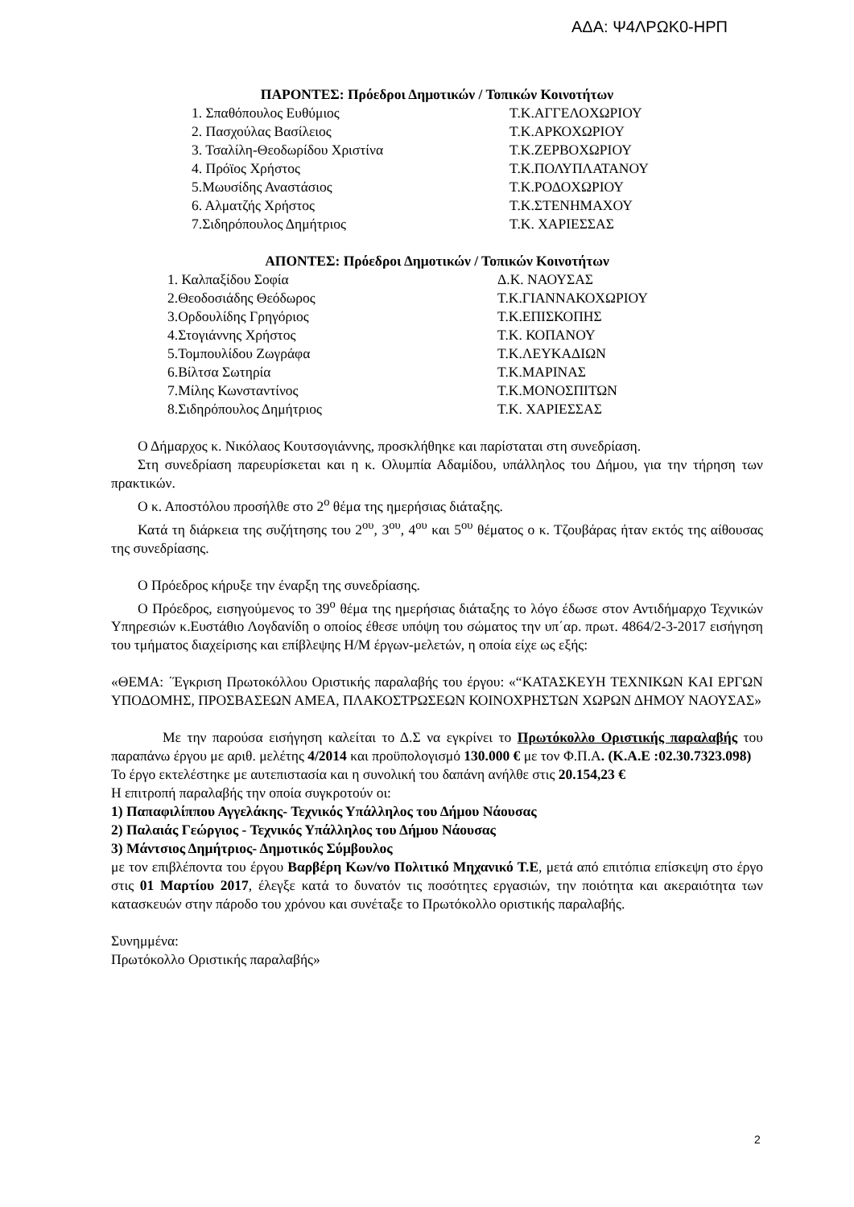ΑΔΑ: Ψ4ΛΡΩΚ0-ΗΡΠ
ΠΑΡΟΝΤΕΣ: Πρόεδροι Δημοτικών / Τοπικών Κοινοτήτων
1. Σπαθόπουλος Ευθύμιος Τ.Κ.ΑΓΓΕΛΟΧΩΡΙΟΥ
2. Πασχούλας Βασίλειος Τ.Κ.ΑΡΚΟΧΩΡΙΟΥ
3. Τσαλίλη-Θεοδωρίδου Χριστίνα Τ.Κ.ΖΕΡΒΟΧΩΡΙΟΥ
4. Πρόϊος Χρήστος Τ.Κ.ΠΟΛΥΠΛΑΤΑΝΟΥ
5.Μωυσίδης Αναστάσιος Τ.Κ.ΡΟΔΟΧΩΡΙΟΥ
6. Αλματζής Χρήστος Τ.Κ.ΣΤΕΝΗΜΑΧΟΥ
7.Σιδηρόπουλος Δημήτριος Τ.Κ. ΧΑΡΙΕΣΣΑΣ
ΑΠΟΝΤΕΣ: Πρόεδροι Δημοτικών / Τοπικών Κοινοτήτων
1. Καλπαξίδου Σοφία Δ.Κ. ΝΑΟΥΣΑΣ
2.Θεοδοσιάδης Θεόδωρος Τ.Κ.ΓΙΑΝΝΑΚΟΧΩΡΙΟΥ
3.Ορδουλίδης Γρηγόριος Τ.Κ.ΕΠΙΣΚΟΠΗΣ
4.Στογιάννης Χρήστος Τ.Κ. ΚΟΠΑΝΟΥ
5.Τομπουλίδου Ζωγράφα Τ.Κ.ΛΕΥΚΑΔΙΩΝ
6.Βίλτσα Σωτηρία Τ.Κ.ΜΑΡΙΝΑΣ
7.Μίλης Κωνσταντίνος Τ.Κ.ΜΟΝΟΣΠΙΤΩΝ
8.Σιδηρόπουλος Δημήτριος Τ.Κ. ΧΑΡΙΕΣΣΑΣ
Ο Δήμαρχος κ. Νικόλαος Κουτσογιάννης, προσκλήθηκε και παρίσταται στη συνεδρίαση.
Στη συνεδρίαση παρευρίσκεται και η κ. Ολυμπία Αδαμίδου, υπάλληλος του Δήμου, για την τήρηση των πρακτικών.
Ο κ. Αποστόλου προσήλθε στο 2<sup>ο</sup> θέμα της ημερήσιας διάταξης.
Κατά τη διάρκεια της συζήτησης του 2<sup>ου</sup>, 3<sup>ου</sup>, 4<sup>ου</sup> και 5<sup>ου</sup> θέματος ο κ. Τζουβάρας ήταν εκτός της αίθουσας της συνεδρίασης.
Ο Πρόεδρος κήρυξε την έναρξη της συνεδρίασης.
Ο Πρόεδρος, εισηγούμενος το 39<sup>ο</sup> θέμα της ημερήσιας διάταξης το λόγο έδωσε στον Αντιδήμαρχο Τεχνικών Υπηρεσιών κ.Ευστάθιο Λογδανίδη ο οποίος έθεσε υπόψη του σώματος την υπ΄αρ. πρωτ. 4864/2-3-2017 εισήγηση του τμήματος διαχείρισης και επίβλεψης Η/Μ έργων-μελετών, η οποία είχε ως εξής:
«ΘΕΜΑ: ΄Έγκριση Πρωτοκόλλου Οριστικής παραλαβής του έργου: «“ΚΑΤΑΣΚΕΥΗ ΤΕΧΝΙΚΩΝ ΚΑΙ ΕΡΓΩΝ ΥΠΟΔΟΜΗΣ, ΠΡΟΣΒΑΣΕΩΝ ΑΜΕΑ, ΠΛΑΚΟΣΤΡΩΣΕΩΝ ΚΟΙΝΟΧΡΗΣΤΩΝ ΧΩΡΩΝ ΔΗΜΟΥ ΝΑΟΥΣΑΣ»
Με την παρούσα εισήγηση καλείται το Δ.Σ να εγκρίνει το Πρωτόκολλο Οριστικής παραλαβής του παραπάνω έργου με αριθ. μελέτης 4/2014 και προϋπολογισμό 130.000 € με τον Φ.Π.Α. (Κ.Α.Ε :02.30.7323.098)
Το έργο εκτελέστηκε με αυτεπιστασία και η συνολική του δαπάνη ανήλθε στις 20.154,23 €
Η επιτροπή παραλαβής την οποία συγκροτούν οι:
1) Παπαφιλίππου Αγγελάκης- Τεχνικός Υπάλληλος του Δήμου Νάουσας
2) Παλαιάς Γεώργιος - Τεχνικός Υπάλληλος του Δήμου Νάουσας
3) Μάντσιος Δημήτριος- Δημοτικός Σύμβουλος
με τον επιβλέποντα του έργου Βαρβέρη Κων/νο Πολιτικό Μηχανικό Τ.Ε, μετά από επιτόπια επίσκεψη στο έργο στις 01 Μαρτίου 2017, έλεγξε κατά το δυνατόν τις ποσότητες εργασιών, την ποιότητα και ακεραιότητα των κατασκευών στην πάροδο του χρόνου και συνέταξε το Πρωτόκολλο οριστικής παραλαβής.
Συνημμένα:
Πρωτόκολλο Οριστικής παραλαβής»
2